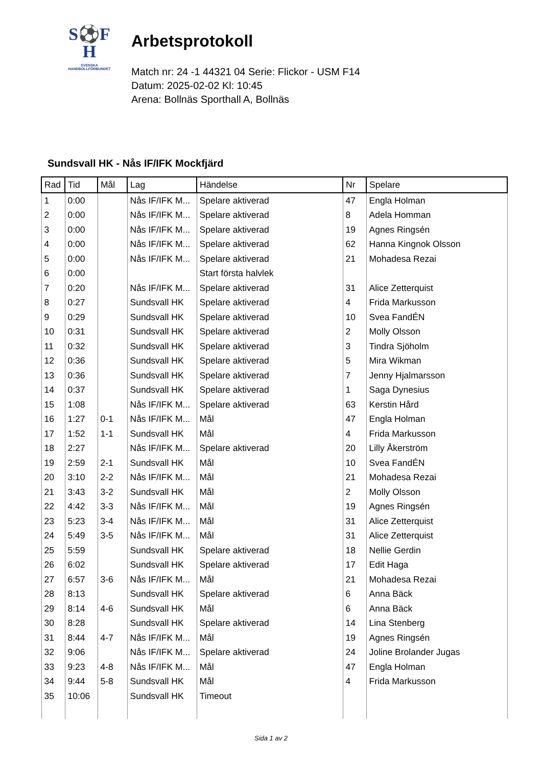S⚽F
H
SVENSKA
HANDBOLLFÖRBUNDET
Arbetsprotokoll
Match nr: 24 -1 44321 04 Serie: Flickor - USM F14
Datum: 2025-02-02 Kl: 10:45
Arena: Bollnäs Sporthall A, Bollnäs
Sundsvall HK - Nås IF/IFK Mockfjärd
| Rad | Tid | Mål | Lag | Händelse | Nr | Spelare |
| --- | --- | --- | --- | --- | --- | --- |
| 1 | 0:00 | | Nås IF/IFK M... | Spelare aktiverad | 47 | Engla Holman |
| 2 | 0:00 | | Nås IF/IFK M... | Spelare aktiverad | 8 | Adela Homman |
| 3 | 0:00 | | Nås IF/IFK M... | Spelare aktiverad | 19 | Agnes Ringsén |
| 4 | 0:00 | | Nås IF/IFK M... | Spelare aktiverad | 62 | Hanna Kingnok Olsson |
| 5 | 0:00 | | Nås IF/IFK M... | Spelare aktiverad | 21 | Mohadesa Rezai |
| 6 | 0:00 | | | Start första halvlek | | |
| 7 | 0:20 | | Nås IF/IFK M... | Spelare aktiverad | 31 | Alice Zetterquist |
| 8 | 0:27 | | Sundsvall HK | Spelare aktiverad | 4 | Frida Markusson |
| 9 | 0:29 | | Sundsvall HK | Spelare aktiverad | 10 | Svea FandÉN |
| 10 | 0:31 | | Sundsvall HK | Spelare aktiverad | 2 | Molly Olsson |
| 11 | 0:32 | | Sundsvall HK | Spelare aktiverad | 3 | Tindra Sjöholm |
| 12 | 0:36 | | Sundsvall HK | Spelare aktiverad | 5 | Mira Wikman |
| 13 | 0:36 | | Sundsvall HK | Spelare aktiverad | 7 | Jenny Hjalmarsson |
| 14 | 0:37 | | Sundsvall HK | Spelare aktiverad | 1 | Saga Dynesius |
| 15 | 1:08 | | Nås IF/IFK M... | Spelare aktiverad | 63 | Kerstin Hård |
| 16 | 1:27 | 0-1 | Nås IF/IFK M... | Mål | 47 | Engla Holman |
| 17 | 1:52 | 1-1 | Sundsvall HK | Mål | 4 | Frida Markusson |
| 18 | 2:27 | | Nås IF/IFK M... | Spelare aktiverad | 20 | Lilly Åkerström |
| 19 | 2:59 | 2-1 | Sundsvall HK | Mål | 10 | Svea FandÉN |
| 20 | 3:10 | 2-2 | Nås IF/IFK M... | Mål | 21 | Mohadesa Rezai |
| 21 | 3:43 | 3-2 | Sundsvall HK | Mål | 2 | Molly Olsson |
| 22 | 4:42 | 3-3 | Nås IF/IFK M... | Mål | 19 | Agnes Ringsén |
| 23 | 5:23 | 3-4 | Nås IF/IFK M... | Mål | 31 | Alice Zetterquist |
| 24 | 5:49 | 3-5 | Nås IF/IFK M... | Mål | 31 | Alice Zetterquist |
| 25 | 5:59 | | Sundsvall HK | Spelare aktiverad | 18 | Nellie Gerdin |
| 26 | 6:02 | | Sundsvall HK | Spelare aktiverad | 17 | Edit Haga |
| 27 | 6:57 | 3-6 | Nås IF/IFK M... | Mål | 21 | Mohadesa Rezai |
| 28 | 8:13 | | Sundsvall HK | Spelare aktiverad | 6 | Anna Bäck |
| 29 | 8:14 | 4-6 | Sundsvall HK | Mål | 6 | Anna Bäck |
| 30 | 8:28 | | Sundsvall HK | Spelare aktiverad | 14 | Lina Stenberg |
| 31 | 8:44 | 4-7 | Nås IF/IFK M... | Mål | 19 | Agnes Ringsén |
| 32 | 9:06 | | Nås IF/IFK M... | Spelare aktiverad | 24 | Joline Brolander Jugas |
| 33 | 9:23 | 4-8 | Nås IF/IFK M... | Mål | 47 | Engla Holman |
| 34 | 9:44 | 5-8 | Sundsvall HK | Mål | 4 | Frida Markusson |
| 35 | 10:06 | | Sundsvall HK | Timeout | | |
Sida 1 av 2